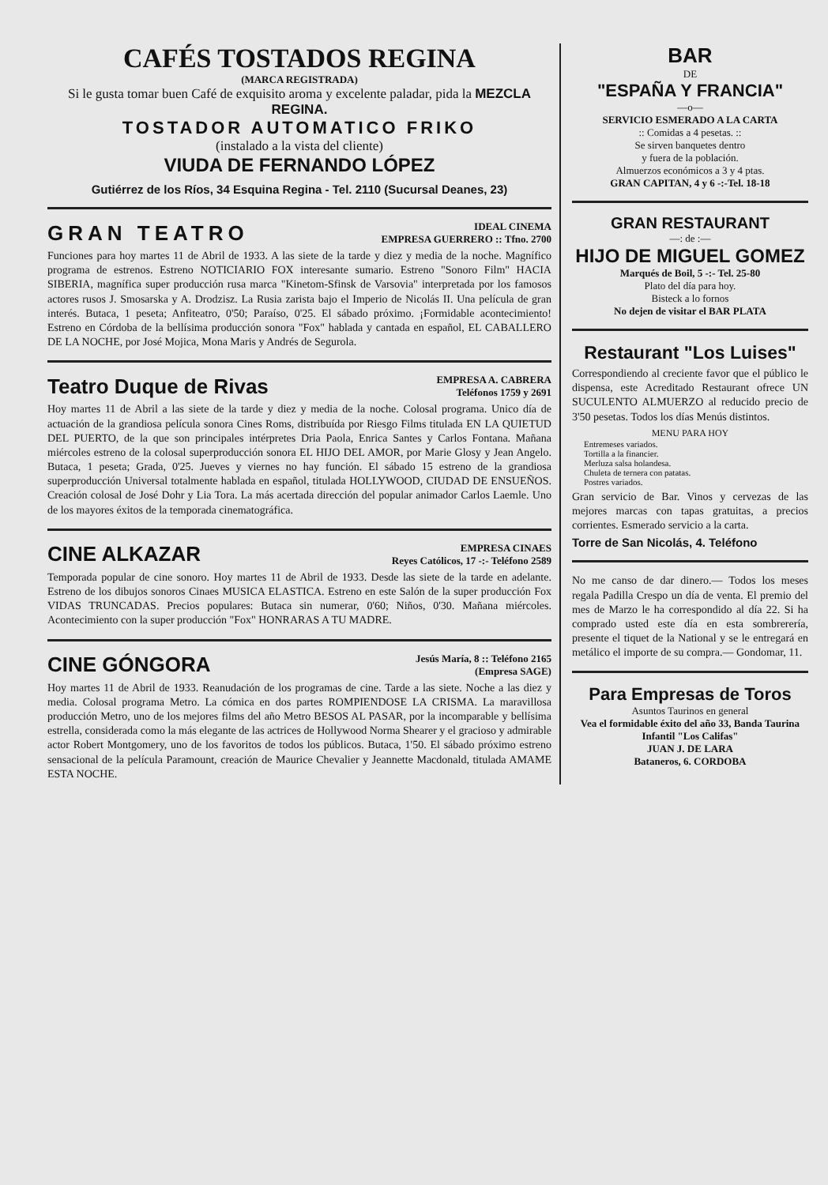CAFÉS TOSTADOS REGINA
(MARCA REGISTRADA)
Si le gusta tomar buen Café de exquisito aroma y excelente paladar, pida la MEZCLA REGINA.
TOSTADOR AUTOMATICO FRIKO
(instalado a la vista del cliente)
VIUDA DE FERNANDO LÓPEZ
Gutiérrez de los Ríos, 34 Esquina Regina - Tel. 2110 (Sucursal Deanes, 23)
GRAN TEATRO IDEAL CINEMA
EMPRESA GUERRERO :: Tfno. 2700
Funciones para hoy martes 11 de Abril de 1933. A las siete de la tarde y diez y media de la noche. Magnífico programa de estrenos. Estreno NOTICIARIO FOX interesante sumario. Estreno "Sonoro Film" HACIA SIBERIA, magnífica super producción rusa marca "Kinetom-Sfinsk de Varsovia" interpretada por los famosos actores rusos J. Smosarska y A. Drodzisz. La Rusia zarista bajo el Imperio de Nicolás II. Una película de gran interés. Butaca, 1 peseta; Anfiteatro, 0'50; Paraíso, 0'25. El sábado próximo. ¡Formidable acontecimiento! Estreno en Córdoba de la bellísima producción sonora "Fox" hablada y cantada en español, EL CABALLERO DE LA NOCHE, por José Mojica, Mona Maris y Andrés de Segurola.
Teatro Duque de Rivas EMPRESA A. CABRERA
Teléfonos 1759 y 2691
Hoy martes 11 de Abril a las siete de la tarde y diez y media de la noche. Colosal programa. Unico día de actuación de la grandiosa película sonora Cines Roms, distribuída por Riesgo Films titulada EN LA QUIETUD DEL PUERTO, de la que son principales intérpretes Dria Paola, Enrica Santes y Carlos Fontana. Mañana miércoles estreno de la colosal superproducción sonora EL HIJO DEL AMOR, por Marie Glosy y Jean Angelo. Butaca, 1 peseta; Grada, 0'25. Jueves y viernes no hay función. El sábado 15 estreno de la grandiosa superproducción Universal totalmente hablada en español, titulada HOLLYWOOD, CIUDAD DE ENSUEÑOS. Creación colosal de José Dohr y Lia Tora. La más acertada dirección del popular animador Carlos Laemle. Uno de los mayores éxitos de la temporada cinematográfica.
CINE ALKAZAR EMPRESA CINAES
Reyes Católicos, 17 -:- Teléfono 2589
Temporada popular de cine sonoro. Hoy martes 11 de Abril de 1933. Desde las siete de la tarde en adelante. Estreno de los dibujos sonoros Cinaes MUSICA ELASTICA. Estreno en este Salón de la super producción Fox VIDAS TRUNCADAS. Precios populares: Butaca sin numerar, 0'60; Niños, 0'30. Mañana miércoles. Acontecimiento con la super producción "Fox" HONRARAS A TU MADRE.
CINE GÓNGORA Jesús María, 8 :: Teléfono 2165
(Empresa SAGE)
Hoy martes 11 de Abril de 1933. Reanudación de los programas de cine. Tarde a las siete. Noche a las diez y media. Colosal programa Metro. La cómica en dos partes ROMPIENDOSE LA CRISMA. La maravillosa producción Metro, uno de los mejores films del año Metro BESOS AL PASAR, por la incomparable y bellísima estrella, considerada como la más elegante de las actrices de Hollywood Norma Shearer y el gracioso y admirable actor Robert Montgomery, uno de los favoritos de todos los públicos. Butaca, 1'50. El sábado próximo estreno sensacional de la película Paramount, creación de Maurice Chevalier y Jeannette Macdonald, titulada AMAME ESTA NOCHE.
BAR
DE
"ESPAÑA Y FRANCIA"
—o—
SERVICIO ESMERADO A LA CARTA
:: Comidas a 4 pesetas. ::
Se sirven banquetes dentro
y fuera de la población.
Almuerzos económicos a 3 y 4 ptas.
GRAN CAPITAN, 4 y 6 -:-Tel. 18-18
GRAN RESTAURANT
—: de :—
HIJO DE MIGUEL GOMEZ
Marqués de Boil, 5 -:- Tel. 25-80
Plato del día para hoy.
Bisteck a lo fornos
No dejen de visitar el BAR PLATA
Restaurant "Los Luises"
Correspondiendo al creciente favor que el público le dispensa, este Acreditado Restaurant ofrece UN SUCULENTO ALMUERZO al reducido precio de 3'50 pesetas. Todos los días Menús distintos.
MENU PARA HOY
Entremeses variados.
Tortilla a la financier.
Merluza salsa holandesa.
Chuleta de ternera con patatas.
Postres variados.
Gran servicio de Bar. Vinos y cervezas de las mejores marcas con tapas gratuitas, a precios corrientes. Esmerado servicio a la carta.
Torre de San Nicolás, 4. Teléfono
No me canso de dar dinero.— Todos los meses regala Padilla Crespo un día de venta. El premio del mes de Marzo le ha correspondido al día 22. Si ha comprado usted este día en esta sombrerería, presente el tiquet de la National y se le entregará en metálico el importe de su compra.— Gondomar, 11.
Para Empresas de Toros
Asuntos Taurinos en general
Vea el formidable éxito del año 33, Banda Taurina Infantil "Los Califas"
JUAN J. DE LARA
Bataneros, 6. CORDOBA